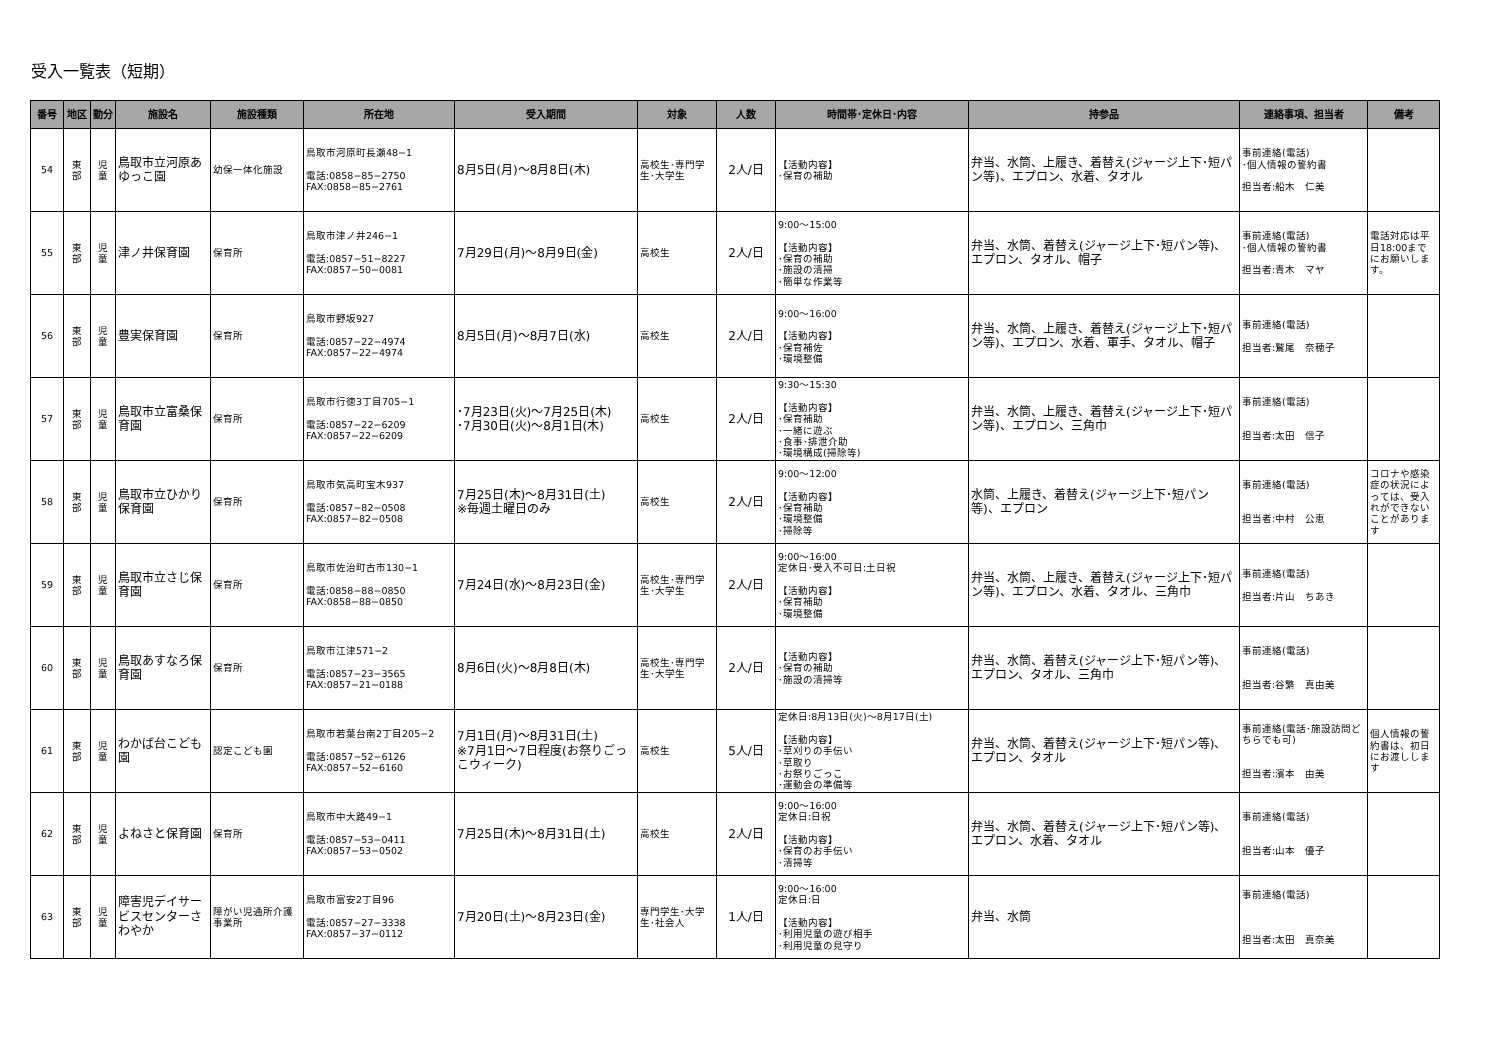受入一覧表（短期）
| 番号 | 地区 | 勤分 | 施設名 | 施設種類 | 所在地 | 受入期間 | 対象 | 人数 | 時間帯･定休日･内容 | 持参品 | 連絡事項、担当者 | 備考 |
| --- | --- | --- | --- | --- | --- | --- | --- | --- | --- | --- | --- | --- |
| 54 | 東 部 | 児 童 | 鳥取市立河原あゆっこ園 | 幼保一体化施設 | 鳥取市河原町長瀬48−1 電話:0858−85−2750 FAX:0858−85−2761 | 8月5日(月)～8月8日(木) | 高校生･専門学生･大学生 | 2人/日 | 【活動内容】 ･保育の補助 | 弁当、水筒、上履き、着替え(ジャージ上下･短パン等)、エプロン、水着、タオル | 事前連絡(電話) ･個人情報の誓約書 担当者:船木 仁美 | |
| 55 | 東 部 | 児 童 | 津ノ井保育園 | 保育所 | 鳥取市津ノ井246−1 電話:0857−51−8227 FAX:0857−50−0081 | 7月29日(月)～8月9日(金) | 高校生 | 2人/日 | 9:00～15:00 【活動内容】 ･保育の補助 ･施設の清掃 ･簡単な作業等 | 弁当、水筒、着替え(ジャージ上下･短パン等)、エプロン、タオル、帽子 | 事前連絡(電話) ･個人情報の誓約書 担当者:青木 マヤ | 電話対応は平日18:00までにお願いします。 |
| 56 | 東 部 | 児 童 | 豊実保育園 | 保育所 | 鳥取市野坂927 電話:0857−22−4974 FAX:0857−22−4974 | 8月5日(月)～8月7日(水) | 高校生 | 2人/日 | 9:00～16:00 【活動内容】 ･保育補佐 ･環境整備 | 弁当、水筒、上履き、着替え(ジャージ上下･短パン等)、エプロン、水着、軍手、タオル、帽子 | 事前連絡(電話) 担当者:鷲尾 奈穂子 | |
| 57 | 東 部 | 児 童 | 鳥取市立富桑保育園 | 保育所 | 鳥取市行徳3丁目705−1 電話:0857−22−6209 FAX:0857−22−6209 | ･7月23日(火)～7月25日(木) ･7月30日(火)～8月1日(木) | 高校生 | 2人/日 | 9:30～15:30 【活動内容】 ･保育補助 ･一緒に遊ぶ ･食事･排泄介助 ･環境構成(掃除等) | 弁当、水筒、上履き、着替え(ジャージ上下･短パン等)、エプロン、三角巾 | 事前連絡(電話) 担当者:太田 信子 | |
| 58 | 東 部 | 児 童 | 鳥取市立ひかり保育園 | 保育所 | 鳥取市気高町宝木937 電話:0857−82−0508 FAX:0857−82−0508 | 7月25日(木)～8月31日(土) ※毎週土曜日のみ | 高校生 | 2人/日 | 9:00～12:00 【活動内容】 ･保育補助 ･環境整備 ･掃除等 | 水筒、上履き、着替え(ジャージ上下･短パン等)、エプロン | 事前連絡(電話) 担当者:中村 公恵 | コロナや感染症の状況によっては、受入れができないことがあります |
| 59 | 東 部 | 児 童 | 鳥取市立さじ保育園 | 保育所 | 鳥取市佐治町古市130−1 電話:0858−88−0850 FAX:0858−88−0850 | 7月24日(水)～8月23日(金) | 高校生･専門学生･大学生 | 2人/日 | 9:00～16:00 定休日･受入不可日:土日祝 【活動内容】 ･保育補助 ･環境整備 | 弁当、水筒、上履き、着替え(ジャージ上下･短パン等)、エプロン、水着、タオル、三角巾 | 事前連絡(電話) 担当者:片山 ちあき | |
| 60 | 東 部 | 児 童 | 鳥取あすなろ保育園 | 保育所 | 鳥取市江津571−2 電話:0857−23−3565 FAX:0857−21−0188 | 8月6日(火)～8月8日(木) | 高校生･専門学生･大学生 | 2人/日 | 【活動内容】 ･保育の補助 ･施設の清掃等 | 弁当、水筒、着替え(ジャージ上下･短パン等)、エプロン、タオル、三角巾 | 事前連絡(電話) 担当者:谷繁 真由美 | |
| 61 | 東 部 | 児 童 | わかば台こども園 | 認定こども園 | 鳥取市若葉台南2丁目205−2 電話:0857−52−6126 FAX:0857−52−6160 | 7月1日(月)～8月31日(土) ※7月1日～7日程度(お祭りごっこウィーク) | 高校生 | 5人/日 | 定休日:8月13日(火)～8月17日(土) 【活動内容】 ･草刈りの手伝い ･草取り ･お祭りごっこ ･運動会の準備等 | 弁当、水筒、着替え(ジャージ上下･短パン等)、エプロン、タオル | 事前連絡(電話･施設訪問どちらでも可) 担当者:濱本 由美 | 個人情報の誓約書は、初日にお渡しします |
| 62 | 東 部 | 児 童 | よねさと保育園 | 保育所 | 鳥取市中大路49−1 電話:0857−53−0411 FAX:0857−53−0502 | 7月25日(木)～8月31日(土) | 高校生 | 2人/日 | 9:00～16:00 定休日:日祝 【活動内容】 ･保育のお手伝い ･清掃等 | 弁当、水筒、着替え(ジャージ上下･短パン等)、エプロン、水着、タオル | 事前連絡(電話) 担当者:山本 優子 | |
| 63 | 東 部 | 児 童 | 障害児デイサービスセンターさわやか | 障がい児通所介護事業所 | 鳥取市富安2丁目96 電話:0857−27−3338 FAX:0857−37−0112 | 7月20日(土)～8月23日(金) | 専門学生･大学生･社会人 | 1人/日 | 9:00～16:00 定休日:日 【活動内容】 ･利用児童の遊び相手 ･利用児童の見守り | 弁当、水筒 | 事前連絡(電話) 担当者:太田 真奈美 | |